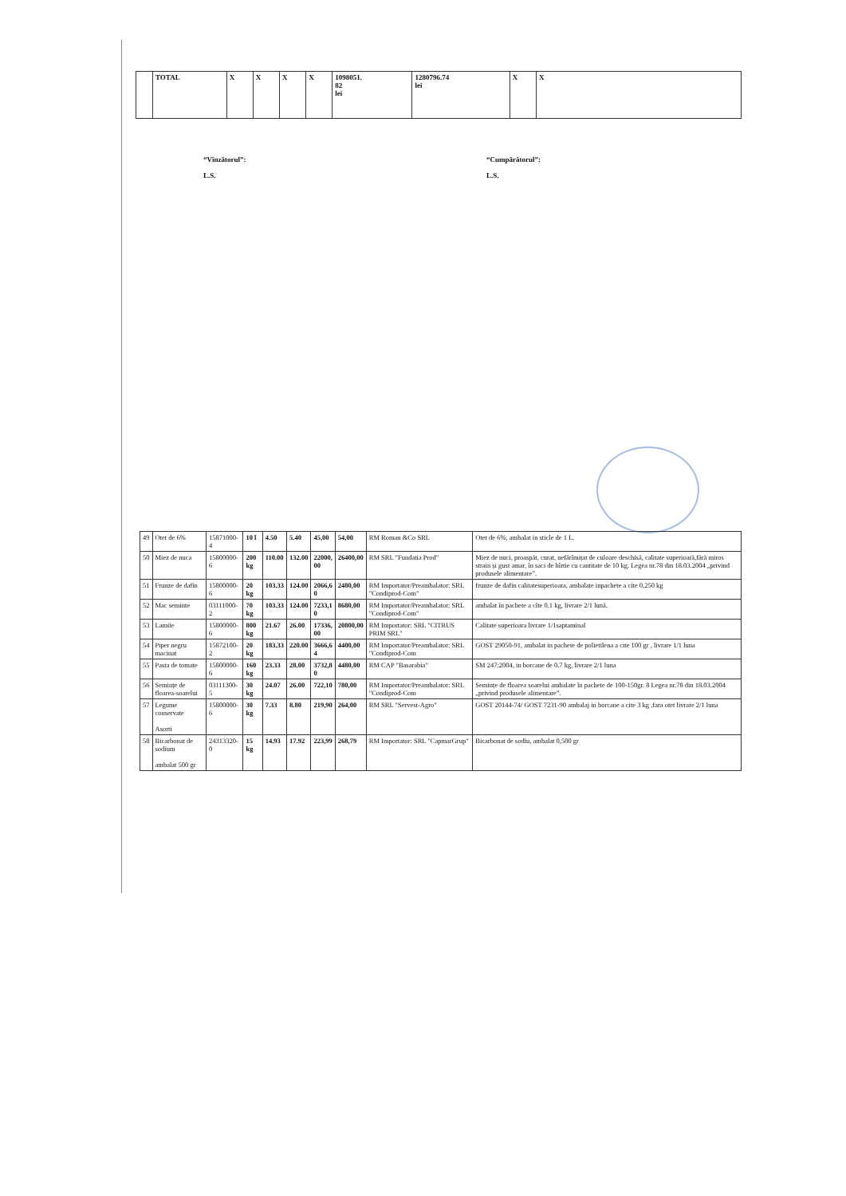| | TOTAL | X | X | X | X | 1098051. 82 lei | 1280796.74 lei | X | X |
“Vînzătorul”:
L.S.
“Cumpărătorul”:
L.S.
| 49 | Otet de 6% | 15871000-4 | 10 l | 4.50 | 5.40 | 45,00 | 54,00 | RM Roman &Co SRL | Otet de 6%, ambalat in sticle de 1 L. |
| 50 | Miez de nuca | 15800000-6 | 200 kg | 110.00 | 132.00 | 22000, 00 | 26400,00 | RM SRL "Fundatia Prod" | Miez de nuci, proaspăt, curat, nefărîmițat de culoare deschisă, calitate superioară,fără miros strain și gust amar, în saci de hîrtie cu cantitate de 10 kg. Legea nr.78 din 18.03.2004 „privind produsele alimentare”. |
| 51 | Frunze de dafin | 15800000-6 | 20 kg | 103.33 | 124.00 | 2066,6 0 | 2480,00 | RM Importator/Preambalator: SRL "Condiprod-Com" | frunze de dafin calitatesuperioara, ambalate inpachete a cite 0,250 kg |
| 52 | Mac seminte | 03111000-2 | 70 kg | 103.33 | 124.00 | 7233,1 0 | 8680,00 | RM Importator/Preambalator: SRL "Condiprod-Com" | ambalat în pachete a cîte 0.1 kg, livrare 2/1 lună. |
| 53 | Lamiie | 15800000-6 | 800 kg | 21.67 | 26.00 | 17336, 00 | 20800,00 | RM Importator: SRL "CITRUS PRIM SRL" | Calitate superioara livrare 1/1saptaminal |
| 54 | Piper negru macinat | 15872100-2 | 20 kg | 183.33 | 220.00 | 3666,6 4 | 4400,00 | RM Importator/Preambalator: SRL "Condiprod-Com | GOST 29050-91, ambalat in pachete de polietilena a cite 100 gr , livrare 1/1 luna |
| 55 | Pasta de tomate | 15800000-6 | 160 kg | 23.33 | 28.00 | 3732,8 0 | 4480,00 | RM CAP "Basarabia" | SM 247:2004, in borcane de 0.7 kg, livrare 2/1 luna |
| 56 | Semințe de floarea-soarelui | 03111300-5 | 30 kg | 24.07 | 26.00 | 722,10 | 780,00 | RM Importator/Preambalator: SRL "Condiprod-Com | Semințe de floarea soarelui ambalate în pachete de 100-150gr. 8 Legea nr.78 din 18.03.2004 „privind produsele alimentare”. |
| 57 | Legume conservate Asorti | 15800000-6 | 30 kg | 7.33 | 8.80 | 219,90 | 264,00 | RM SRL "Servest-Agro" | GOST 20144-74/ GOST 7231-90 ambalaj in borcane a cite 3 kg ,fara otet livrare 2/1 luna |
| 58 | Bicarbonat de sodium ambalat 500 gr | 24313320- 0 | 15 kg | 14.93 | 17.92 | 223,99 | 268,79 | RM Importator: SRL "CapmarGrup" | Bicarbonat de sodiu, ambalat 0,500 gr |